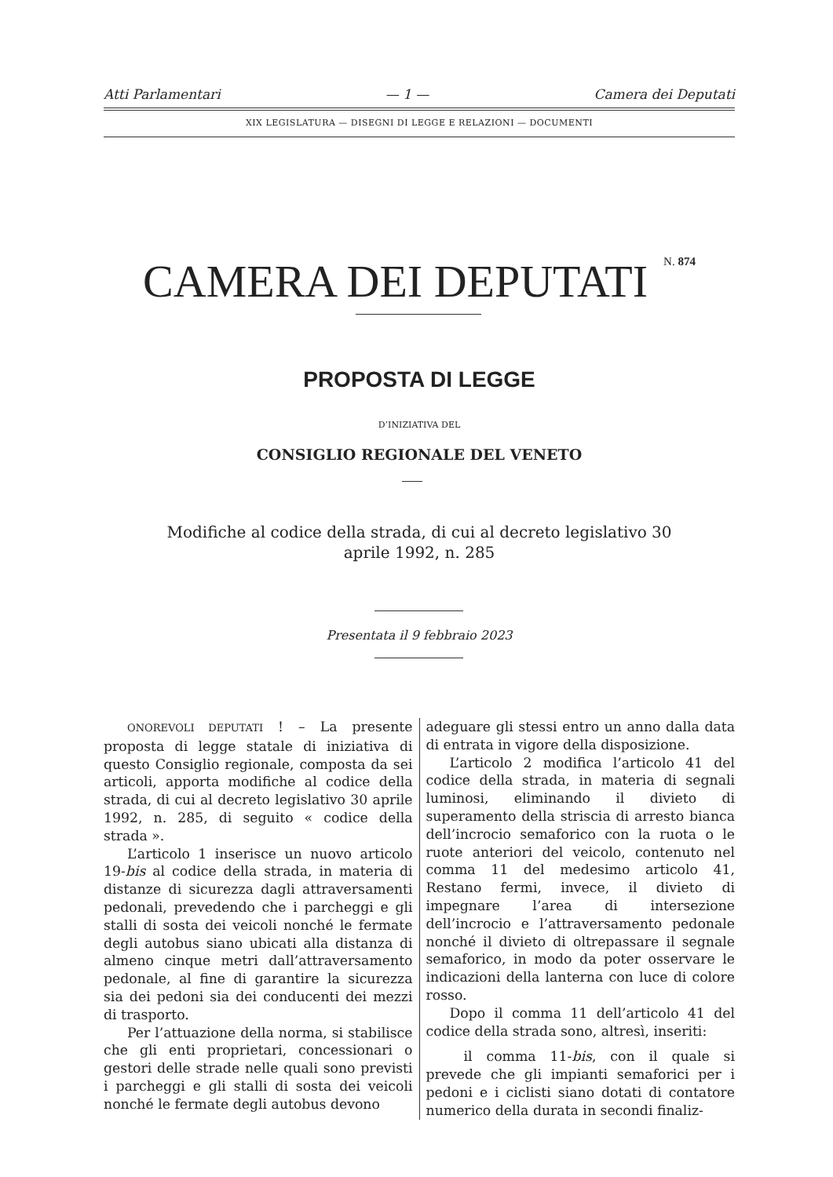Atti Parlamentari — 1 — Camera dei Deputati
XIX LEGISLATURA — DISEGNI DI LEGGE E RELAZIONI — DOCUMENTI
CAMERA DEI DEPUTATI N. 874
PROPOSTA DI LEGGE
D’INIZIATIVA DEL
CONSIGLIO REGIONALE DEL VENETO
Modifiche al codice della strada, di cui al decreto legislativo 30
aprile 1992, n. 285
Presentata il 9 febbraio 2023
ONOREVOLI DEPUTATI ! – La presente proposta di legge statale di iniziativa di questo Consiglio regionale, composta da sei articoli, apporta modifiche al codice della strada, di cui al decreto legislativo 30 aprile 1992, n. 285, di seguito « codice della strada ».
L’articolo 1 inserisce un nuovo articolo 19-bis al codice della strada, in materia di distanze di sicurezza dagli attraversamenti pedonali, prevedendo che i parcheggi e gli stalli di sosta dei veicoli nonché le fermate degli autobus siano ubicati alla distanza di almeno cinque metri dall’attraversamento pedonale, al fine di garantire la sicurezza sia dei pedoni sia dei conducenti dei mezzi di trasporto.
Per l’attuazione della norma, si stabilisce che gli enti proprietari, concessionari o gestori delle strade nelle quali sono previsti i parcheggi e gli stalli di sosta dei veicoli nonché le fermate degli autobus devono
adeguare gli stessi entro un anno dalla data di entrata in vigore della disposizione.
L’articolo 2 modifica l’articolo 41 del codice della strada, in materia di segnali luminosi, eliminando il divieto di superamento della striscia di arresto bianca dell’incrocio semaforico con la ruota o le ruote anteriori del veicolo, contenuto nel comma 11 del medesimo articolo 41, Restano fermi, invece, il divieto di impegnare l’area di intersezione dell’incrocio e l’attraversamento pedonale nonché il divieto di oltrepassare il segnale semaforico, in modo da poter osservare le indicazioni della lanterna con luce di colore rosso.
Dopo il comma 11 dell’articolo 41 del codice della strada sono, altresì, inseriti:
il comma 11-bis, con il quale si prevede che gli impianti semaforici per i pedoni e i ciclisti siano dotati di contatore numerico della durata in secondi finaliz-